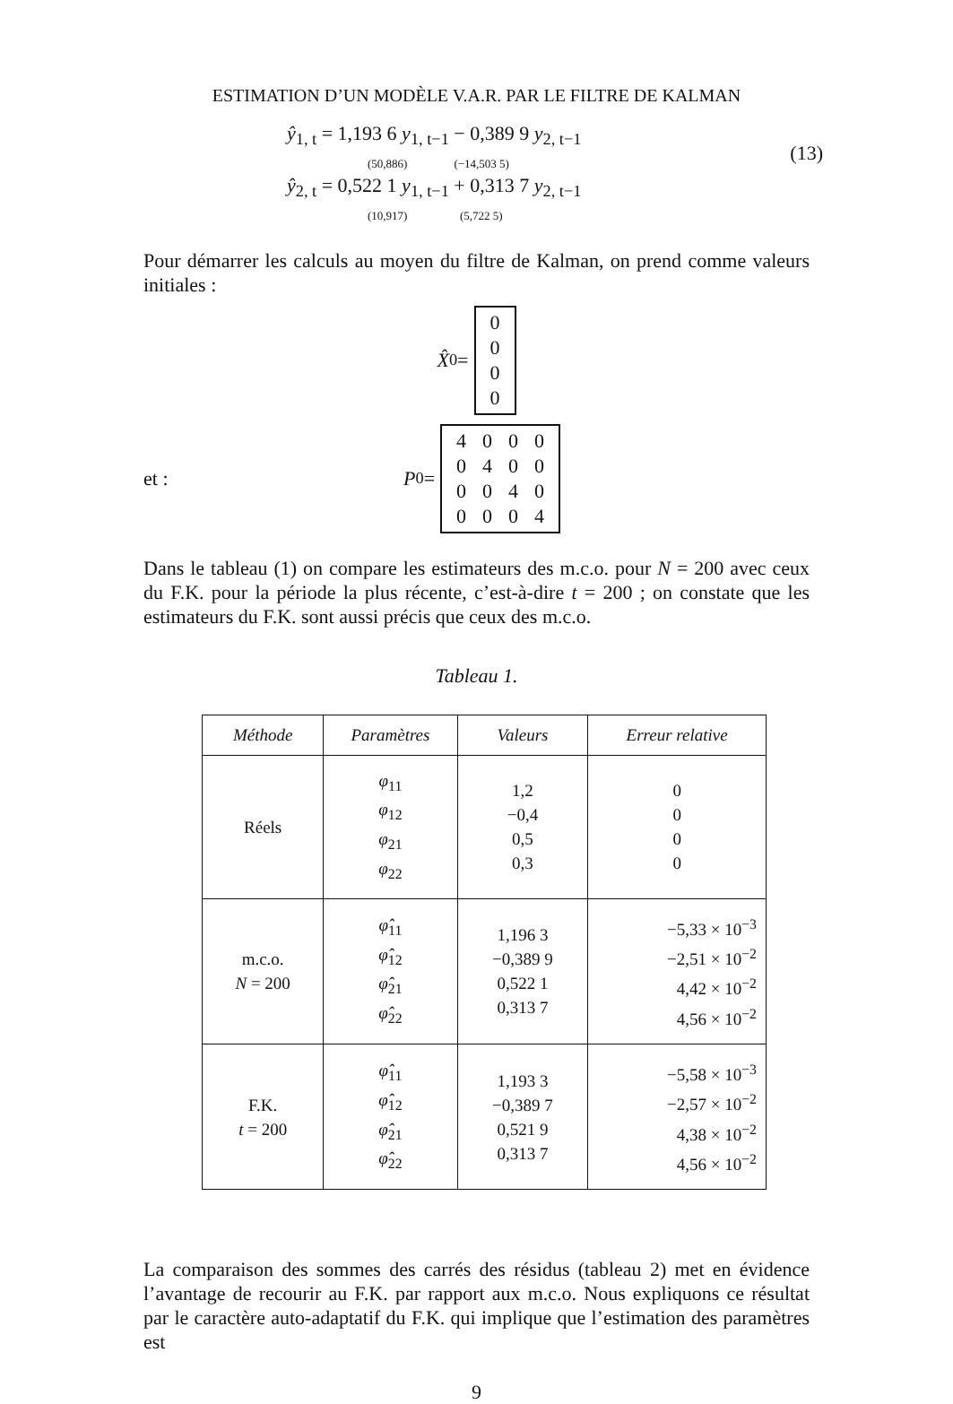ESTIMATION D’UN MODÈLE V.A.R. PAR LE FILTRE DE KALMAN
(13)
ŷ<sub>1, t</sub> = 1,193 6 y<sub>1, t−1</sub> − 0,389 9 y<sub>2, t−1</sub>
(50,886) (−14,503 5)
ŷ<sub>2, t</sub> = 0,522 1 y<sub>1, t−1</sub> + 0,313 7 y<sub>2, t−1</sub>
(10,917) (5,722 5)
Pour démarrer les calculs au moyen du filtre de Kalman, on prend comme valeurs initiales :
X̂<sub>0</sub> =
| 0 |
| 0 |
| 0 |
| 0 |
et : P<sub>0</sub> =
| 4 | 0 | 0 | 0 |
| 0 | 4 | 0 | 0 |
| 0 | 0 | 4 | 0 |
| 0 | 0 | 0 | 4 |
Dans le tableau (1) on compare les estimateurs des m.c.o. pour N = 200 avec ceux du F.K. pour la période la plus récente, c’est-à-dire t = 200 ; on constate que les estimateurs du F.K. sont aussi précis que ceux des m.c.o.
Tableau 1.
| Méthode | Paramètres | Valeurs | Erreur relative |
| --- | --- | --- | --- |
| Réels | φ<sub>11</sub> φ<sub>12</sub> φ<sub>21</sub> φ<sub>22</sub> | 1,2 −0,4 0,5 0,3 | 0 0 0 0 |
| m.c.o. N = 200 | φ̂<sub>11</sub> φ̂<sub>12</sub> φ̂<sub>21</sub> φ̂<sub>22</sub> | 1,196 3 −0,389 9 0,522 1 0,313 7 | −5,33 × 10<sup>−3</sup> −2,51 × 10<sup>−2</sup> 4,42 × 10<sup>−2</sup> 4,56 × 10<sup>−2</sup> |
| F.K. t = 200 | φ̂<sub>11</sub> φ̂<sub>12</sub> φ̂<sub>21</sub> φ̂<sub>22</sub> | 1,193 3 −0,389 7 0,521 9 0,313 7 | −5,58 × 10<sup>−3</sup> −2,57 × 10<sup>−2</sup> 4,38 × 10<sup>−2</sup> 4,56 × 10<sup>−2</sup> |
La comparaison des sommes des carrés des résidus (tableau 2) met en évidence l’avantage de recourir au F.K. par rapport aux m.c.o. Nous expliquons ce résultat par le caractère auto-adaptatif du F.K. qui implique que l’estimation des paramètres est
9